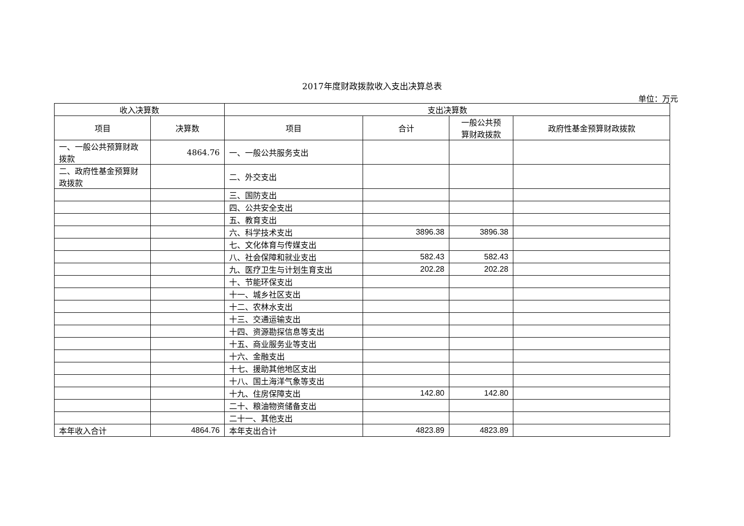2017年度财政拨款收入支出决算总表
单位：万元
| 收入决算数 | | 支出决算数 | | | |
| --- | --- | --- | --- | --- | --- |
| 项目 | 决算数 | 项目 | 合计 | 一般公共预 算财政拨款 | 政府性基金预算财政拨款 |
| 一、一般公共预算财政拨款 | 4864.76 | 一、一般公共服务支出 | | | |
| 二、政府性基金预算财政拨款 | | 二、外交支出 | | | |
| | | 三、国防支出 | | | |
| | | 四、公共安全支出 | | | |
| | | 五、教育支出 | | | |
| | | 六、科学技术支出 | 3896.38 | 3896.38 | |
| | | 七、文化体育与传媒支出 | | | |
| | | 八、社会保障和就业支出 | 582.43 | 582.43 | |
| | | 九、医疗卫生与计划生育支出 | 202.28 | 202.28 | |
| | | 十、节能环保支出 | | | |
| | | 十一、城乡社区支出 | | | |
| | | 十二、农林水支出 | | | |
| | | 十三、交通运输支出 | | | |
| | | 十四、资源勘探信息等支出 | | | |
| | | 十五、商业服务业等支出 | | | |
| | | 十六、金融支出 | | | |
| | | 十七、援助其他地区支出 | | | |
| | | 十八、国土海洋气象等支出 | | | |
| | | 十九、住房保障支出 | 142.80 | 142.80 | |
| | | 二十、粮油物资储备支出 | | | |
| | | 二十一、其他支出 | | | |
| 本年收入合计 | 4864.76 | 本年支出合计 | 4823.89 | 4823.89 | |